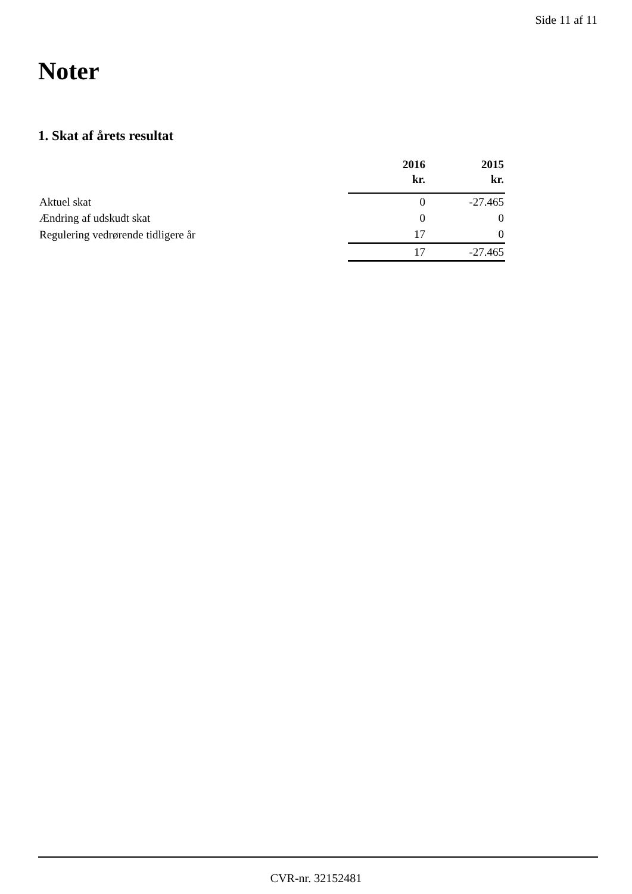Side 11 af 11
Noter
1. Skat af årets resultat
| | 2016 kr. | 2015 kr. |
| Aktuel skat | 0 | -27.465 |
| Ændring af udskudt skat | 0 | 0 |
| Regulering vedrørende tidligere år | 17 | 0 |
| | 17 | -27.465 |
CVR-nr. 32152481